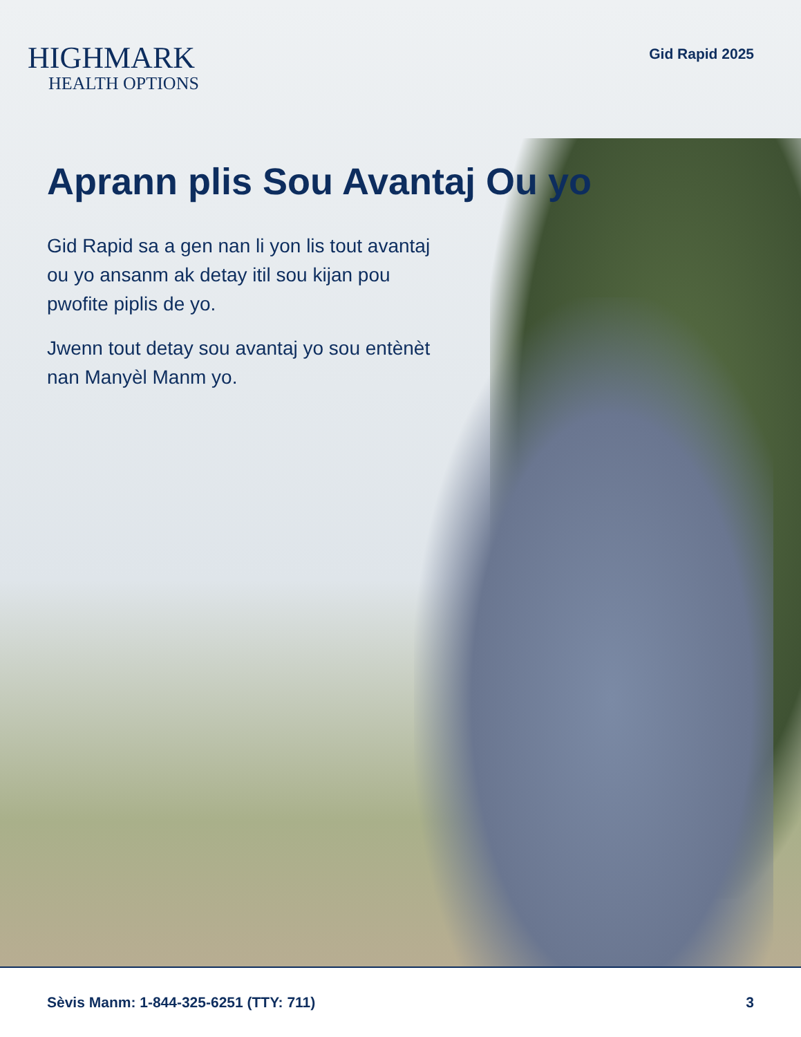HIGHMARK
HEALTH OPTIONS
Gid Rapid 2025
Aprann plis Sou Avantaj Ou yo
Gid Rapid sa a gen nan li yon lis tout avantaj ou yo ansanm ak detay itil sou kijan pou pwofite piplis de yo.
Jwenn tout detay sou avantaj yo sou entènèt nan Manyèl Manm yo.
Sèvis Manm: 1-844-325-6251 (TTY: 711) 3